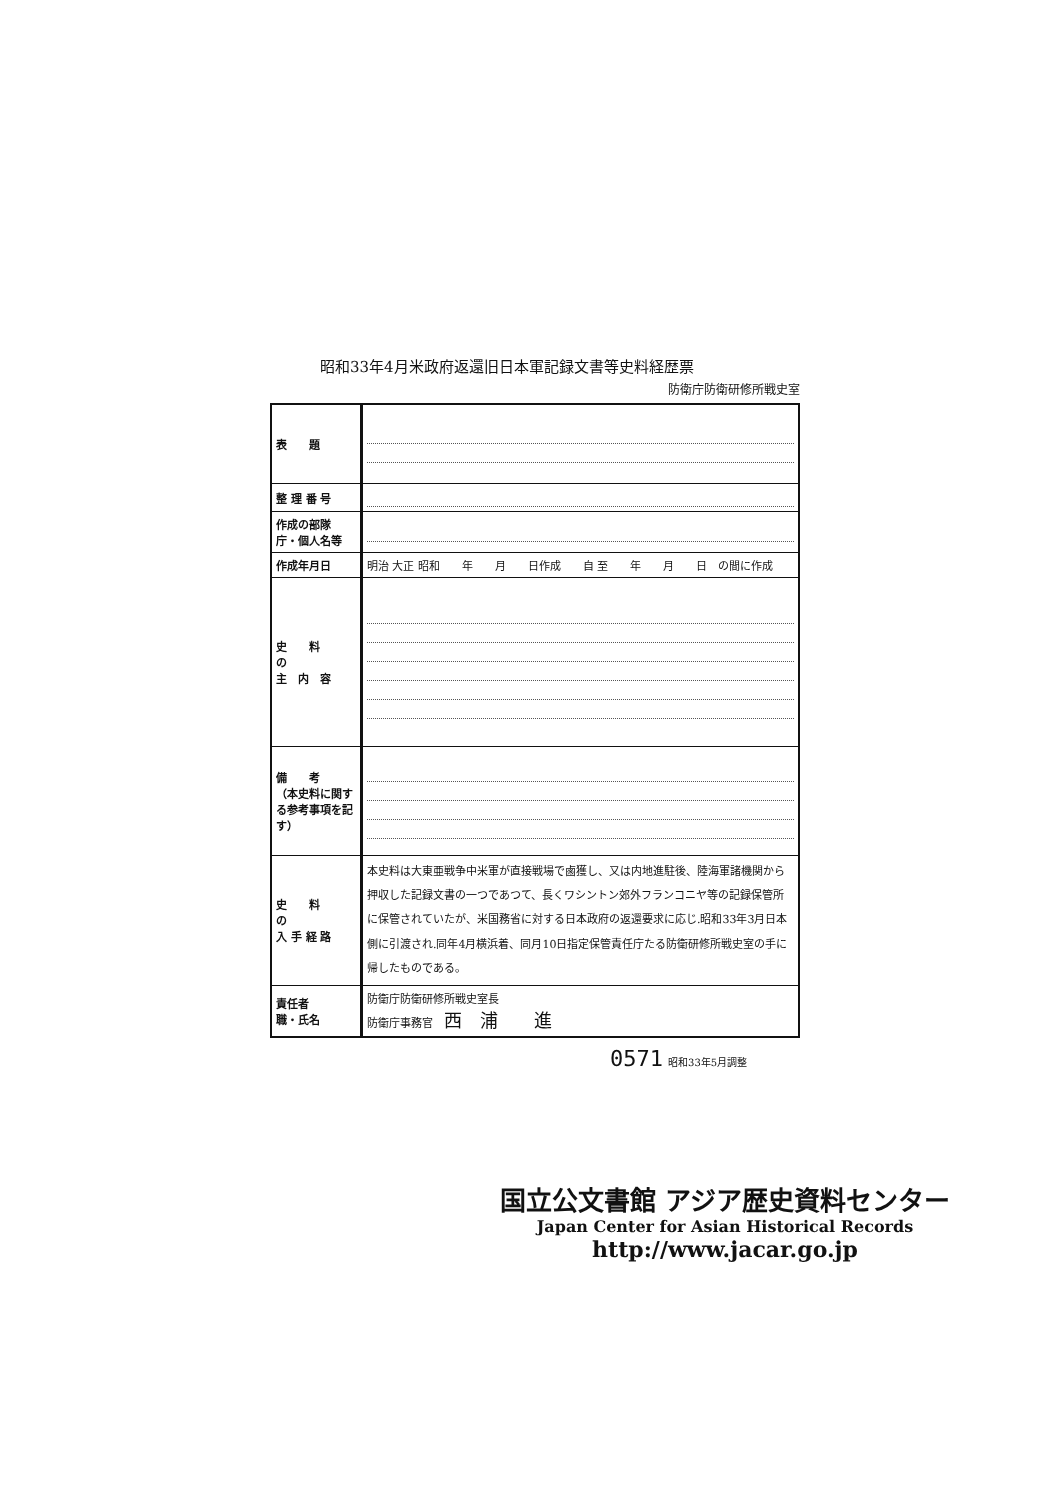昭和33年4月米政府返還旧日本軍記録文書等史料経歴票
防衛庁防衛研修所戦史室
| 表 題 | |
| 整 理 番 号 | |
| 作成の部隊 庁・個人名等 | |
| 作成年月日 | 明治 大正 昭和 年 月 日作成 自 至 年 月 日 の間に作成 |
| 史 料 の 主 内 容 | |
| 備 考 （本史料に関する参考事項を記す） | |
| 史 料 の 入 手 経 路 | 本史料は大東亜戦争中米軍が直接戦場で鹵獲し、又は内地進駐後、陸海軍諸機関から押収した記録文書の一つであつて、長くワシントン郊外フランコニヤ等の記録保管所に保管されていたが、米国務省に対する日本政府の返還要求に応じ.昭和33年3月日本側に引渡され.同年4月横浜着、同月10日指定保管責任庁たる防衛研修所戦史室の手に帰したものである。 |
| 責任者 職・氏名 | 防衛庁防衛研修所戦史室長 防衛庁事務官 西 浦 進 |
0571
昭和33年5月調整
国立公文書館 アジア歴史資料センター
Japan Center for Asian Historical Records
http://www.jacar.go.jp